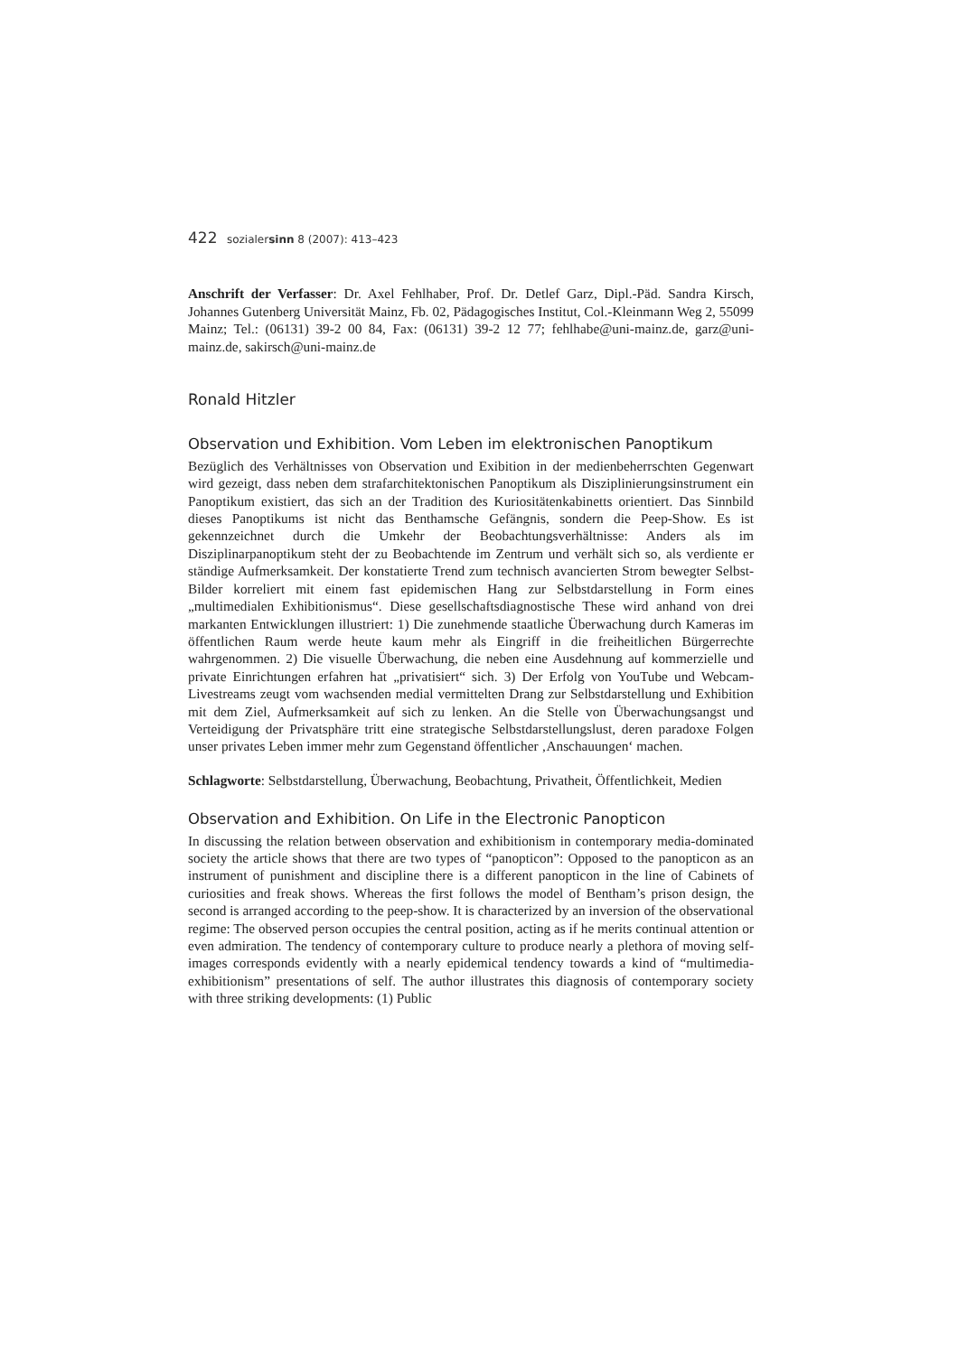422 sozialersinn 8 (2007): 413–423
Anschrift der Verfasser: Dr. Axel Fehlhaber, Prof. Dr. Detlef Garz, Dipl.-Päd. Sandra Kirsch, Johannes Gutenberg Universität Mainz, Fb. 02, Pädagogisches Institut, Col.-Kleinmann Weg 2, 55099 Mainz; Tel.: (06131) 39-2 00 84, Fax: (06131) 39-2 12 77; fehlhabe@uni-mainz.de, garz@uni-mainz.de, sakirsch@uni-mainz.de
Ronald Hitzler
Observation und Exhibition. Vom Leben im elektronischen Panoptikum
Bezüglich des Verhältnisses von Observation und Exibition in der medienbeherrschten Gegenwart wird gezeigt, dass neben dem strafarchitektonischen Panoptikum als Disziplinierungsinstrument ein Panoptikum existiert, das sich an der Tradition des Kuriositätenkabinetts orientiert. Das Sinnbild dieses Panoptikums ist nicht das Benthamsche Gefängnis, sondern die Peep-Show. Es ist gekennzeichnet durch die Umkehr der Beobachtungsverhältnisse: Anders als im Disziplinarpanoptikum steht der zu Beobachtende im Zentrum und verhält sich so, als verdiente er ständige Aufmerksamkeit. Der konstatierte Trend zum technisch avancierten Strom bewegter Selbst-Bilder korreliert mit einem fast epidemischen Hang zur Selbstdarstellung in Form eines „multimedialen Exhibitionismus“. Diese gesellschaftsdiagnostische These wird anhand von drei markanten Entwicklungen illustriert: 1) Die zunehmende staatliche Überwachung durch Kameras im öffentlichen Raum werde heute kaum mehr als Eingriff in die freiheitlichen Bürgerrechte wahrgenommen. 2) Die visuelle Überwachung, die neben eine Ausdehnung auf kommerzielle und private Einrichtungen erfahren hat „privatisiert“ sich. 3) Der Erfolg von YouTube und Webcam-Livestreams zeugt vom wachsenden medial vermittelten Drang zur Selbstdarstellung und Exhibition mit dem Ziel, Aufmerksamkeit auf sich zu lenken. An die Stelle von Überwachungsangst und Verteidigung der Privatsphäre tritt eine strategische Selbstdarstellungslust, deren paradoxe Folgen unser privates Leben immer mehr zum Gegenstand öffentlicher ‚Anschauungen‘ machen.
Schlagworte: Selbstdarstellung, Überwachung, Beobachtung, Privatheit, Öffentlichkeit, Medien
Observation and Exhibition. On Life in the Electronic Panopticon
In discussing the relation between observation and exhibitionism in contemporary media-dominated society the article shows that there are two types of “panopticon”: Opposed to the panopticon as an instrument of punishment and discipline there is a different panopticon in the line of Cabinets of curiosities and freak shows. Whereas the first follows the model of Bentham’s prison design, the second is arranged according to the peep-show. It is characterized by an inversion of the observational regime: The observed person occupies the central position, acting as if he merits continual attention or even admiration. The tendency of contemporary culture to produce nearly a plethora of moving self-images corresponds evidently with a nearly epidemical tendency towards a kind of “multimedia-exhibitionism” presentations of self. The author illustrates this diagnosis of contemporary society with three striking developments: (1) Public